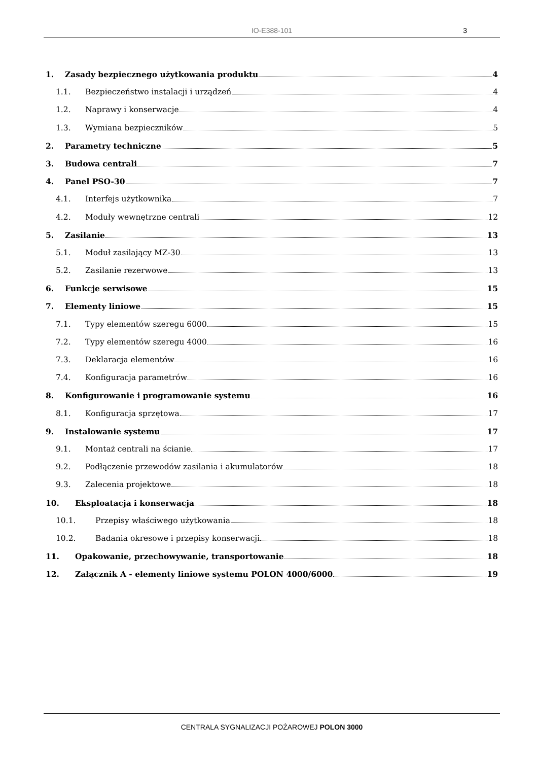IO-E388-101 3
1. Zasady bezpiecznego użytkowania produktu 4
1.1. Bezpieczeństwo instalacji i urządzeń 4
1.2. Naprawy i konserwacje 4
1.3. Wymiana bezpieczników 5
2. Parametry techniczne 5
3. Budowa centrali 7
4. Panel PSO-30 7
4.1. Interfejs użytkownika 7
4.2. Moduły wewnętrzne centrali 12
5. Zasilanie 13
5.1. Moduł zasilający MZ-30 13
5.2. Zasilanie rezerwowe 13
6. Funkcje serwisowe 15
7. Elementy liniowe 15
7.1. Typy elementów szeregu 6000 15
7.2. Typy elementów szeregu 4000 16
7.3. Deklaracja elementów 16
7.4. Konfiguracja parametrów 16
8. Konfigurowanie i programowanie systemu 16
8.1. Konfiguracja sprzętowa 17
9. Instalowanie systemu 17
9.1. Montaż centrali na ścianie 17
9.2. Podłączenie przewodów zasilania i akumulatorów 18
9.3. Zalecenia projektowe 18
10. Eksploatacja i konserwacja 18
10.1. Przepisy właściwego użytkowania 18
10.2. Badania okresowe i przepisy konserwacji 18
11. Opakowanie, przechowywanie, transportowanie 18
12. Załącznik A - elementy liniowe systemu POLON 4000/6000 19
CENTRALA SYGNALIZACJI POŻAROWEJ POLON 3000